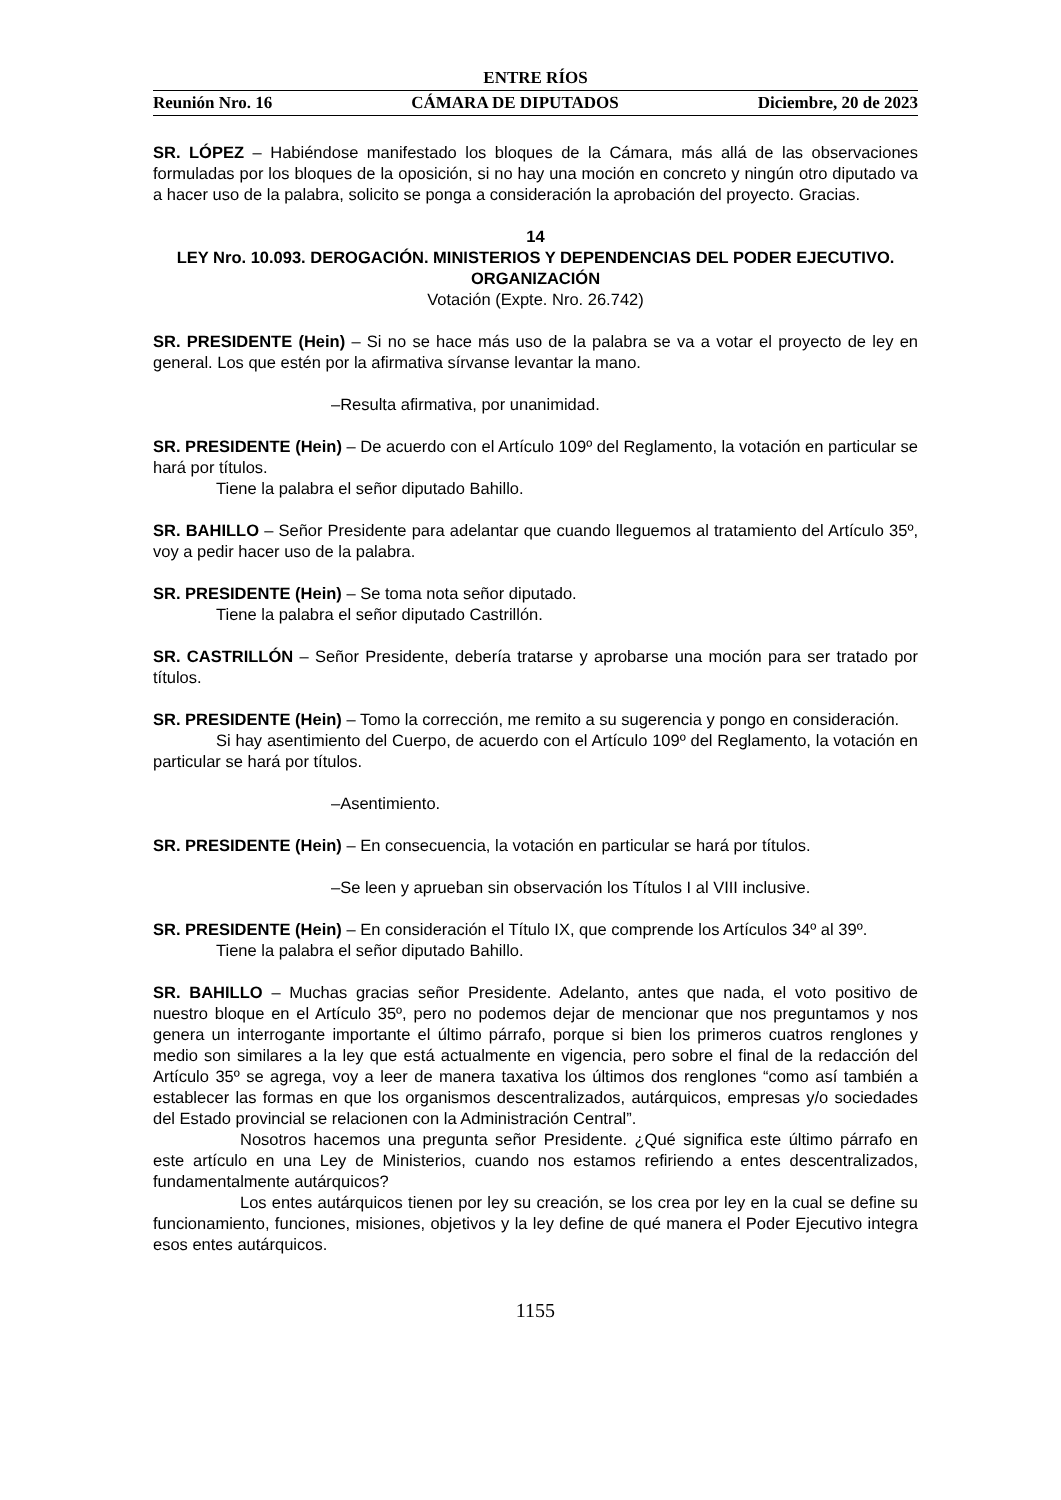ENTRE RÍOS
Reunión Nro. 16 CÁMARA DE DIPUTADOS Diciembre, 20 de 2023
SR. LÓPEZ – Habiéndose manifestado los bloques de la Cámara, más allá de las observaciones formuladas por los bloques de la oposición, si no hay una moción en concreto y ningún otro diputado va a hacer uso de la palabra, solicito se ponga a consideración la aprobación del proyecto. Gracias.
14
LEY Nro. 10.093. DEROGACIÓN. MINISTERIOS Y DEPENDENCIAS DEL PODER EJECUTIVO. ORGANIZACIÓN
Votación (Expte. Nro. 26.742)
SR. PRESIDENTE (Hein) – Si no se hace más uso de la palabra se va a votar el proyecto de ley en general. Los que estén por la afirmativa sírvanse levantar la mano.
–Resulta afirmativa, por unanimidad.
SR. PRESIDENTE (Hein) – De acuerdo con el Artículo 109º del Reglamento, la votación en particular se hará por títulos.
Tiene la palabra el señor diputado Bahillo.
SR. BAHILLO – Señor Presidente para adelantar que cuando lleguemos al tratamiento del Artículo 35º, voy a pedir hacer uso de la palabra.
SR. PRESIDENTE (Hein) – Se toma nota señor diputado.
Tiene la palabra el señor diputado Castrillón.
SR. CASTRILLÓN – Señor Presidente, debería tratarse y aprobarse una moción para ser tratado por títulos.
SR. PRESIDENTE (Hein) – Tomo la corrección, me remito a su sugerencia y pongo en consideración.
Si hay asentimiento del Cuerpo, de acuerdo con el Artículo 109º del Reglamento, la votación en particular se hará por títulos.
–Asentimiento.
SR. PRESIDENTE (Hein) – En consecuencia, la votación en particular se hará por títulos.
–Se leen y aprueban sin observación los Títulos I al VIII inclusive.
SR. PRESIDENTE (Hein) – En consideración el Título IX, que comprende los Artículos 34º al 39º.
Tiene la palabra el señor diputado Bahillo.
SR. BAHILLO – Muchas gracias señor Presidente. Adelanto, antes que nada, el voto positivo de nuestro bloque en el Artículo 35º, pero no podemos dejar de mencionar que nos preguntamos y nos genera un interrogante importante el último párrafo, porque si bien los primeros cuatros renglones y medio son similares a la ley que está actualmente en vigencia, pero sobre el final de la redacción del Artículo 35º se agrega, voy a leer de manera taxativa los últimos dos renglones “como así también a establecer las formas en que los organismos descentralizados, autárquicos, empresas y/o sociedades del Estado provincial se relacionen con la Administración Central”.
Nosotros hacemos una pregunta señor Presidente. ¿Qué significa este último párrafo en este artículo en una Ley de Ministerios, cuando nos estamos refiriendo a entes descentralizados, fundamentalmente autárquicos?
Los entes autárquicos tienen por ley su creación, se los crea por ley en la cual se define su funcionamiento, funciones, misiones, objetivos y la ley define de qué manera el Poder Ejecutivo integra esos entes autárquicos.
1155